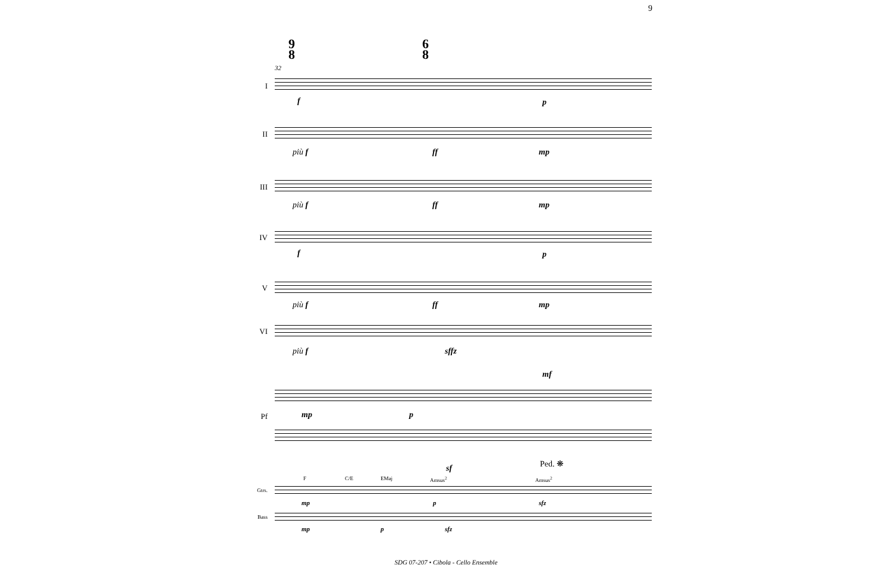9
9
8
6
8
32
I
II
III
IV
V
VI
Pf
Gtrs.
Bass
f p
più f ff mp
più f ff mp
f p
più f ff mp
più f sffz
mf
mp p
sf Ped. ❋
F C/E EMaj Amsus<sup>2</sup> Amsus<sup>2</sup>
mp p sfz
mp p sfz
SDG 07-207 • Cibola - Cello Ensemble